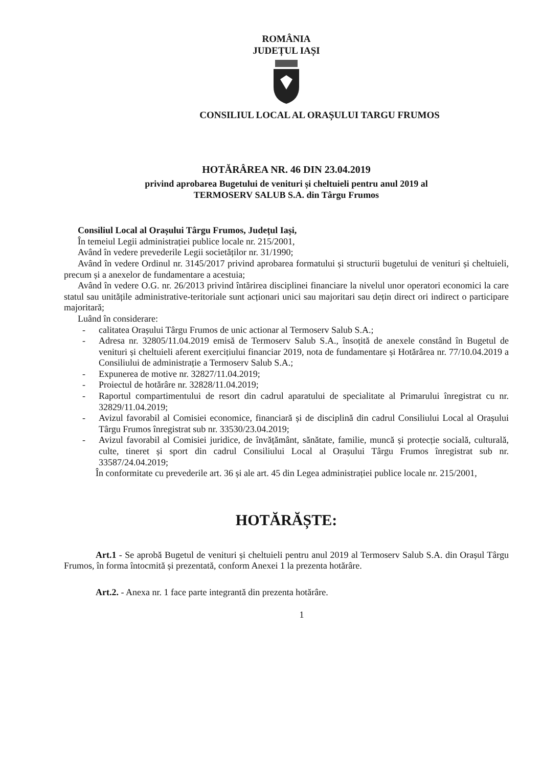ROMÂNIA
JUDEȚUL IAȘI
CONSILIUL LOCAL AL ORAȘULUI TARGU FRUMOS
HOTĂRÂREA NR. 46 DIN 23.04.2019
privind aprobarea Bugetului de venituri și cheltuieli pentru anul 2019 al
TERMOSERV SALUB S.A. din Târgu Frumos
Consiliul Local al Orașului Târgu Frumos, Județul Iași,
În temeiul Legii administrației publice locale nr. 215/2001,
Având în vedere prevederile Legii societăților nr. 31/1990;
Având în vedere Ordinul nr. 3145/2017 privind aprobarea formatului și structurii bugetului de venituri și cheltuieli, precum și a anexelor de fundamentare a acestuia;
Având în vedere O.G. nr. 26/2013 privind întărirea disciplinei financiare la nivelul unor operatori economici la care statul sau unitățile administrative-teritoriale sunt acționari unici sau majoritari sau dețin direct ori indirect o participare majoritară;
Luând în considerare:
- calitatea Orașului Târgu Frumos de unic actionar al Termoserv Salub S.A.;
- Adresa nr. 32805/11.04.2019 emisă de Termoserv Salub S.A., însoțită de anexele constând în Bugetul de venituri și cheltuieli aferent exercițiului financiar 2019, nota de fundamentare și Hotărârea nr. 77/10.04.2019 a Consiliului de administrație a Termoserv Salub S.A.;
- Expunerea de motive nr. 32827/11.04.2019;
- Proiectul de hotărâre nr. 32828/11.04.2019;
- Raportul compartimentului de resort din cadrul aparatului de specialitate al Primarului înregistrat cu nr. 32829/11.04.2019;
- Avizul favorabil al Comisiei economice, financiară și de disciplină din cadrul Consiliului Local al Orașului Târgu Frumos înregistrat sub nr. 33530/23.04.2019;
- Avizul favorabil al Comisiei juridice, de învățământ, sănătate, familie, muncă și protecție socială, culturală, culte, tineret și sport din cadrul Consiliului Local al Orașului Târgu Frumos înregistrat sub nr. 33587/24.04.2019;
În conformitate cu prevederile art. 36 și ale art. 45 din Legea administrației publice locale nr. 215/2001,
HOTĂRĂȘTE:
Art.1 - Se aprobă Bugetul de venituri și cheltuieli pentru anul 2019 al Termoserv Salub S.A. din Orașul Târgu Frumos, în forma întocmită și prezentată, conform Anexei 1 la prezenta hotărâre.
Art.2. - Anexa nr. 1 face parte integrantă din prezenta hotărâre.
1